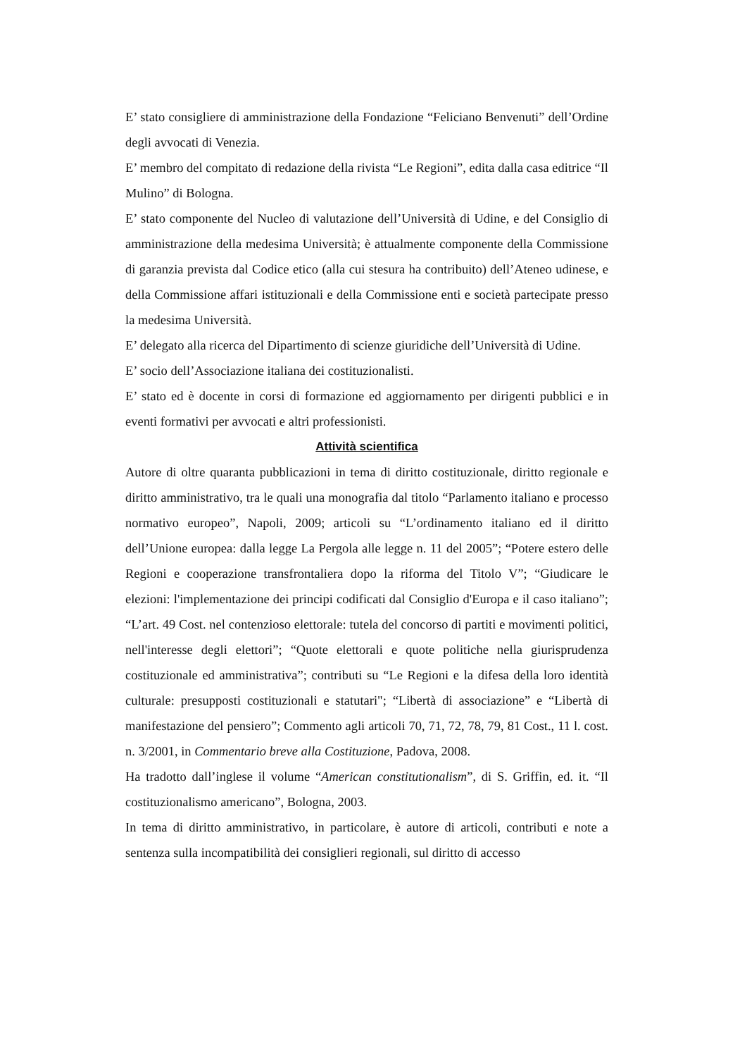E’ stato consigliere di amministrazione della Fondazione “Feliciano Benvenuti” dell’Ordine degli avvocati di Venezia.
E’ membro del compitato di redazione della rivista “Le Regioni”, edita dalla casa editrice “Il Mulino” di Bologna.
E’ stato componente del Nucleo di valutazione dell’Università di Udine, e del Consiglio di amministrazione della medesima Università; è attualmente componente della Commissione di garanzia prevista dal Codice etico (alla cui stesura ha contribuito) dell’Ateneo udinese, e della Commissione affari istituzionali e della Commissione enti e società partecipate presso la medesima Università.
E’ delegato alla ricerca del Dipartimento di scienze giuridiche dell’Università di Udine.
E’ socio dell’Associazione italiana dei costituzionalisti.
E’ stato ed è docente in corsi di formazione ed aggiornamento per dirigenti pubblici e in eventi formativi per avvocati e altri professionisti.
Attività scientifica
Autore di oltre quaranta pubblicazioni in tema di diritto costituzionale, diritto regionale e diritto amministrativo, tra le quali una monografia dal titolo “Parlamento italiano e processo normativo europeo”, Napoli, 2009; articoli su “L’ordinamento italiano ed il diritto dell’Unione europea: dalla legge La Pergola alle legge n. 11 del 2005”; “Potere estero delle Regioni e cooperazione transfrontaliera dopo la riforma del Titolo V”; “Giudicare le elezioni: l'implementazione dei principi codificati dal Consiglio d'Europa e il caso italiano”; “L’art. 49 Cost. nel contenzioso elettorale: tutela del concorso di partiti e movimenti politici, nell'interesse degli elettori”; “Quote elettorali e quote politiche nella giurisprudenza costituzionale ed amministrativa”; contributi su “Le Regioni e la difesa della loro identità culturale: presupposti costituzionali e statutari"; “Libertà di associazione” e “Libertà di manifestazione del pensiero”; Commento agli articoli 70, 71, 72, 78, 79, 81 Cost., 11 l. cost. n. 3/2001, in Commentario breve alla Costituzione, Padova, 2008.
Ha tradotto dall’inglese il volume “American constitutionalism”, di S. Griffin, ed. it. “Il costituzionalismo americano”, Bologna, 2003.
In tema di diritto amministrativo, in particolare, è autore di articoli, contributi e note a sentenza sulla incompatibilità dei consiglieri regionali, sul diritto di accesso